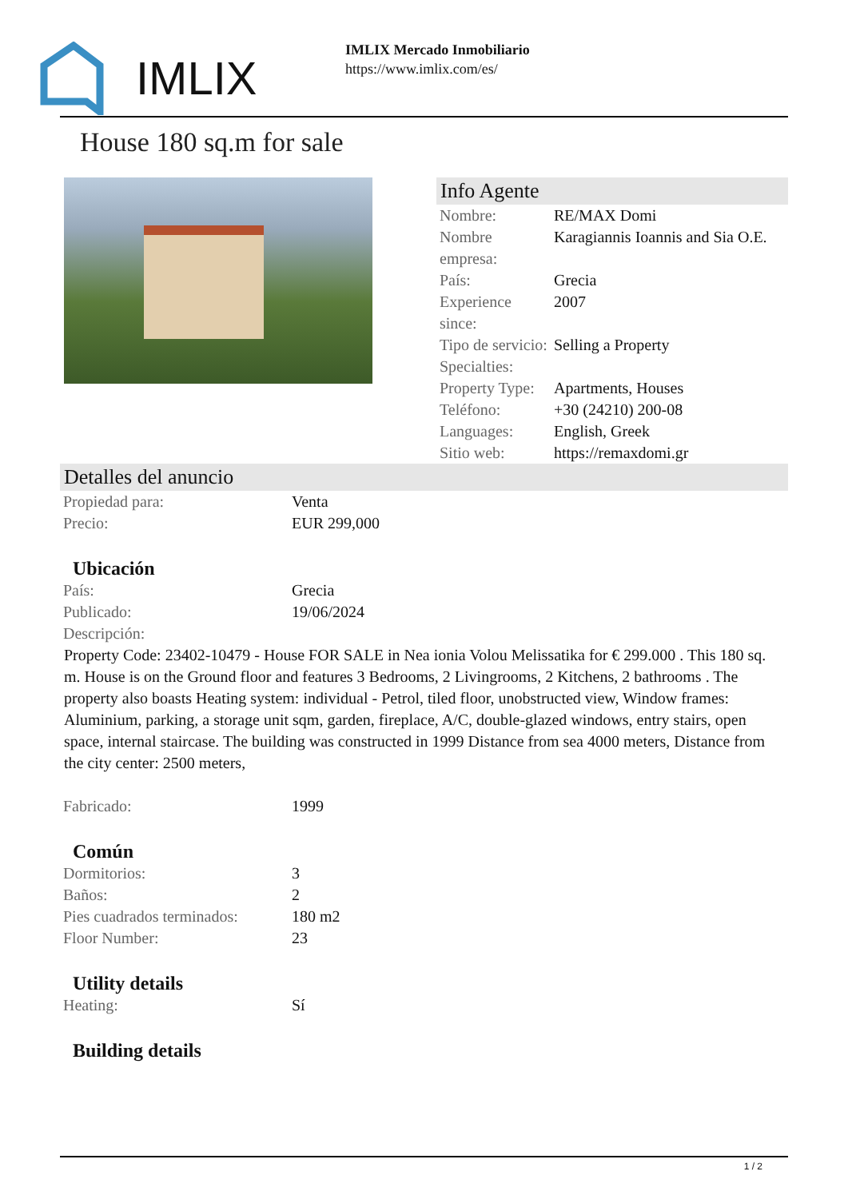IMLIX
IMLIX Mercado Inmobiliario
https://www.imlix.com/es/
House 180 sq.m for sale
Info Agente
| Nombre: | RE/MAX Domi |
| Nombre empresa: | Karagiannis Ioannis and Sia O.E. |
| País: | Grecia |
| Experience since: | 2007 |
| Tipo de servicio: | Selling a Property |
| Specialties: | |
| Property Type: | Apartments, Houses |
| Teléfono: | +30 (24210) 200-08 |
| Languages: | English, Greek |
| Sitio web: | https://remaxdomi.gr |
Detalles del anuncio
| Propiedad para: | Venta |
| Precio: | EUR 299,000 |
Ubicación
| País: | Grecia |
| Publicado: | 19/06/2024 |
| Descripción: | |
Property Code: 23402-10479 - House FOR SALE in Nea ionia Volou Melissatika for € 299.000 . This 180 sq. m. House is on the Ground floor and features 3 Bedrooms, 2 Livingrooms, 2 Kitchens, 2 bathrooms . The property also boasts Heating system: individual - Petrol, tiled floor, unobstructed view, Window frames: Aluminium, parking, a storage unit sqm, garden, fireplace, A/C, double-glazed windows, entry stairs, open space, internal staircase. The building was constructed in 1999 Distance from sea 4000 meters, Distance from the city center: 2500 meters,
| Fabricado: | 1999 |
Común
| Dormitorios: | 3 |
| Baños: | 2 |
| Pies cuadrados terminados: | 180 m2 |
| Floor Number: | 23 |
Utility details
| Heating: | Sí |
Building details
1 / 2